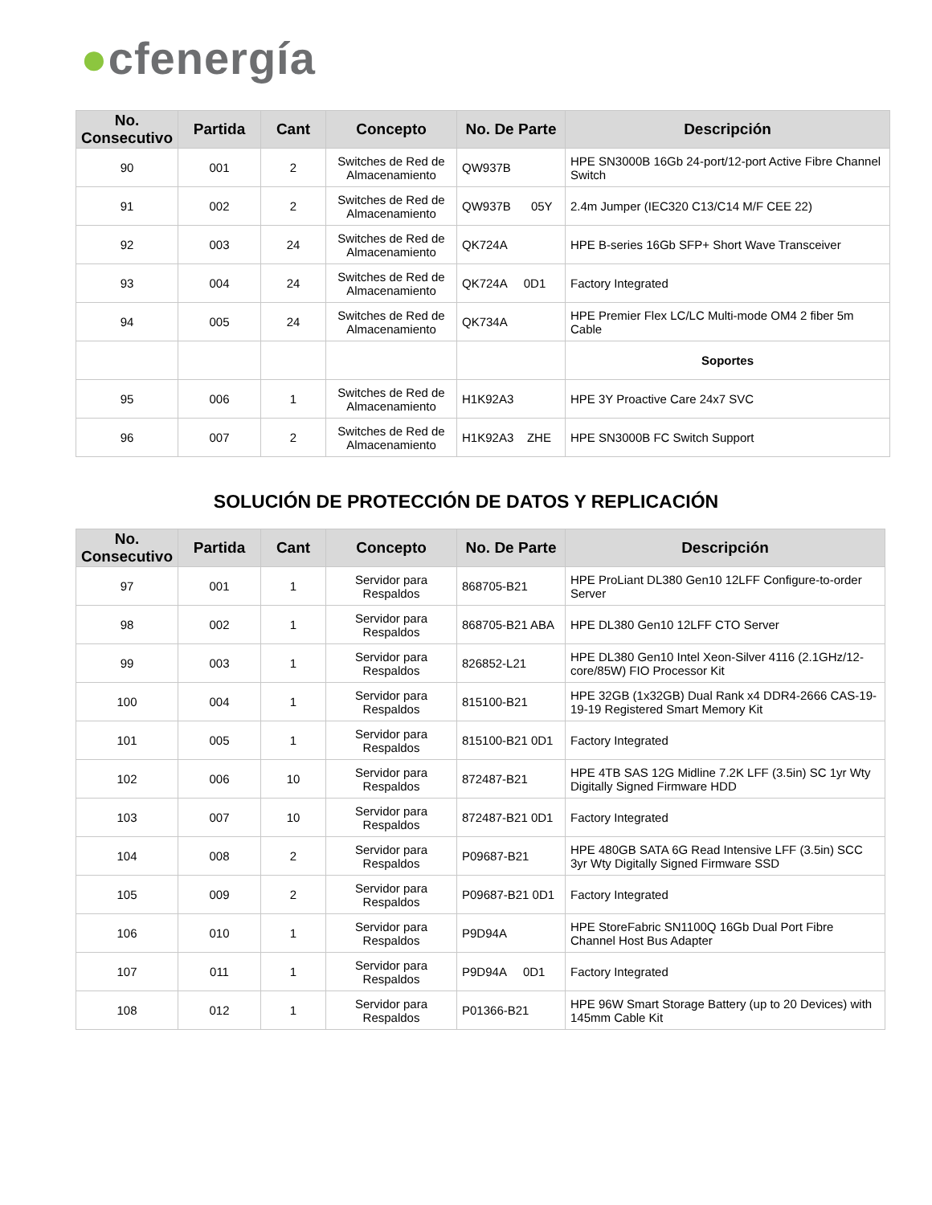●cfenergía
| No. Consecutivo | Partida | Cant | Concepto | No. De Parte | Descripción |
| --- | --- | --- | --- | --- | --- |
| 90 | 001 | 2 | Switches de Red de Almacenamiento | QW937B | HPE SN3000B 16Gb 24-port/12-port Active Fibre Channel Switch |
| 91 | 002 | 2 | Switches de Red de Almacenamiento | QW937B 05Y | 2.4m Jumper (IEC320 C13/C14 M/F CEE 22) |
| 92 | 003 | 24 | Switches de Red de Almacenamiento | QK724A | HPE B-series 16Gb SFP+ Short Wave Transceiver |
| 93 | 004 | 24 | Switches de Red de Almacenamiento | QK724A 0D1 | Factory Integrated |
| 94 | 005 | 24 | Switches de Red de Almacenamiento | QK734A | HPE Premier Flex LC/LC Multi-mode OM4 2 fiber 5m Cable |
| | | | | | Soportes |
| 95 | 006 | 1 | Switches de Red de Almacenamiento | H1K92A3 | HPE 3Y Proactive Care 24x7 SVC |
| 96 | 007 | 2 | Switches de Red de Almacenamiento | H1K92A3 ZHE | HPE SN3000B FC Switch Support |
SOLUCIÓN DE PROTECCIÓN DE DATOS Y REPLICACIÓN
| No. Consecutivo | Partida | Cant | Concepto | No. De Parte | Descripción |
| --- | --- | --- | --- | --- | --- |
| 97 | 001 | 1 | Servidor para Respaldos | 868705-B21 | HPE ProLiant DL380 Gen10 12LFF Configure-to-order Server |
| 98 | 002 | 1 | Servidor para Respaldos | 868705-B21 ABA | HPE DL380 Gen10 12LFF CTO Server |
| 99 | 003 | 1 | Servidor para Respaldos | 826852-L21 | HPE DL380 Gen10 Intel Xeon-Silver 4116 (2.1GHz/12-core/85W) FIO Processor Kit |
| 100 | 004 | 1 | Servidor para Respaldos | 815100-B21 | HPE 32GB (1x32GB) Dual Rank x4 DDR4-2666 CAS-19-19-19 Registered Smart Memory Kit |
| 101 | 005 | 1 | Servidor para Respaldos | 815100-B21 0D1 | Factory Integrated |
| 102 | 006 | 10 | Servidor para Respaldos | 872487-B21 | HPE 4TB SAS 12G Midline 7.2K LFF (3.5in) SC 1yr Wty Digitally Signed Firmware HDD |
| 103 | 007 | 10 | Servidor para Respaldos | 872487-B21 0D1 | Factory Integrated |
| 104 | 008 | 2 | Servidor para Respaldos | P09687-B21 | HPE 480GB SATA 6G Read Intensive LFF (3.5in) SCC 3yr Wty Digitally Signed Firmware SSD |
| 105 | 009 | 2 | Servidor para Respaldos | P09687-B21 0D1 | Factory Integrated |
| 106 | 010 | 1 | Servidor para Respaldos | P9D94A | HPE StoreFabric SN1100Q 16Gb Dual Port Fibre Channel Host Bus Adapter |
| 107 | 011 | 1 | Servidor para Respaldos | P9D94A 0D1 | Factory Integrated |
| 108 | 012 | 1 | Servidor para Respaldos | P01366-B21 | HPE 96W Smart Storage Battery (up to 20 Devices) with 145mm Cable Kit |